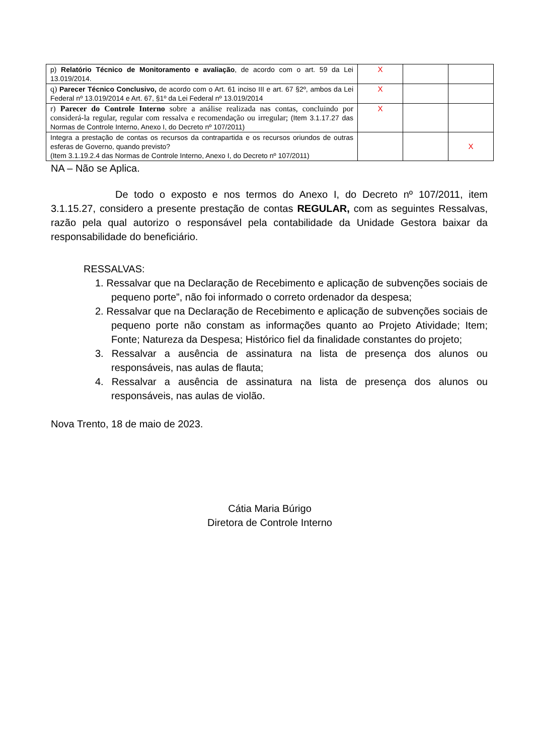| p) Relatório Técnico de Monitoramento e avaliação , de acordo com o art. 59 da Lei 13.019/2014. | X | | |
| q) Parecer Técnico Conclusivo, de acordo com o Art. 61 inciso III e art. 67 §2º, ambos da Lei Federal nº 13.019/2014 e Art. 67, §1º da Lei Federal nº 13.019/2014 | X | | |
| r) Parecer do Controle Interno sobre a análise realizada nas contas, concluindo por considerá-la regular, regular com ressalva e recomendação ou irregular; (Item 3.1.17.27 das Normas de Controle Interno, Anexo I, do Decreto nº 107/2011) | X | | |
| Integra a prestação de contas os recursos da contrapartida e os recursos oriundos de outras esferas de Governo, quando previsto? (Item 3.1.19.2.4 das Normas de Controle Interno, Anexo I, do Decreto nº 107/2011) | | | X |
NA – Não se Aplica.
De todo o exposto e nos termos do Anexo I, do Decreto nº 107/2011, item 3.1.15.27, considero a presente prestação de contas REGULAR, com as seguintes Ressalvas, razão pela qual autorizo o responsável pela contabilidade da Unidade Gestora baixar da responsabilidade do beneficiário.
RESSALVAS:
1. Ressalvar que na Declaração de Recebimento e aplicação de subvenções sociais de pequeno porte”, não foi informado o correto ordenador da despesa;
2. Ressalvar que na Declaração de Recebimento e aplicação de subvenções sociais de pequeno porte não constam as informações quanto ao Projeto Atividade; Item; Fonte; Natureza da Despesa; Histórico fiel da finalidade constantes do projeto;
3. Ressalvar a ausência de assinatura na lista de presença dos alunos ou responsáveis, nas aulas de flauta;
4. Ressalvar a ausência de assinatura na lista de presença dos alunos ou responsáveis, nas aulas de violão.
Nova Trento, 18 de maio de 2023.
Cátia Maria Búrigo
Diretora de Controle Interno